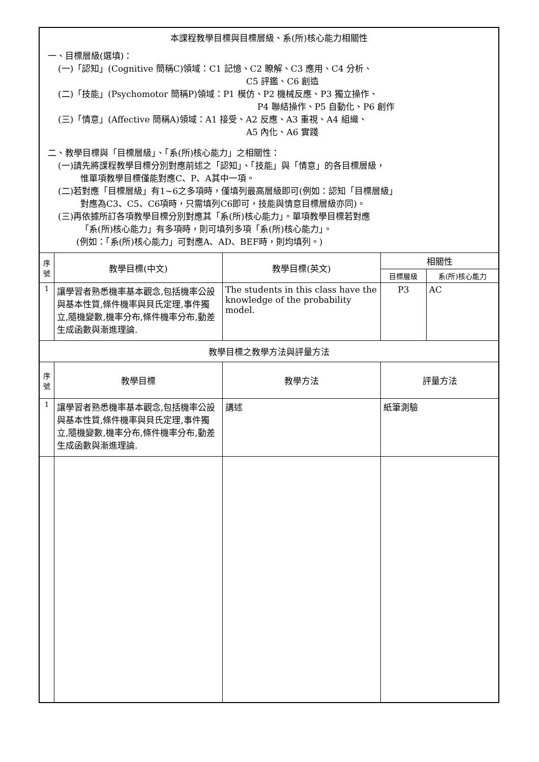| 本課程教學目標與目標層級、系(所)核心能力相關性 一、目標層級(選填)： (一)「認知」(Cognitive 簡稱C)領域：C1 記憶、C2 瞭解、C3 應用、C4 分析、 C5 評鑑、C6 創造 (二)「技能」(Psychomotor 簡稱P)領域：P1 模仿、P2 機械反應、P3 獨立操作、 P4 聯結操作、P5 自動化、P6 創作 (三)「情意」(Affective 簡稱A)領域：A1 接受、A2 反應、A3 重視、A4 組織、 A5 內化、A6 實踐 二、教學目標與「目標層級」、「系(所)核心能力」之相關性： (一)請先將課程教學目標分別對應前述之「認知」、「技能」與「情意」的各目標層級， 惟單項教學目標僅能對應C、P、A其中一項。 (二)若對應「目標層級」有1~6之多項時，僅填列最高層級即可(例如：認知「目標層級」 對應為C3、C5、C6項時，只需填列C6即可，技能與情意目標層級亦同)。 (三)再依據所訂各項教學目標分別對應其「系(所)核心能力」。單項教學目標若對應 「系(所)核心能力」有多項時，則可填列多項「系(所)核心能力」。 (例如：「系(所)核心能力」可對應A、AD、BEF時，則均填列。) | | | | |
| 序 號 | 教學目標(中文) | 教學目標(英文) | 相關性 | |
| | | | 目標層級 | 系(所)核心能力 |
| 1 | 讓學習者熟悉機率基本觀念,包括機率公設與基本性質,條件機率與貝氏定理,事件獨立,隨機變數,機率分布,條件機率分布,動差生成函數與漸進理論. | The students in this class have the knowledge of the probability model. | P3 | AC |
| 教學目標之教學方法與評量方法 | | | | |
| 序 號 | 教學目標 | 教學方法 | 評量方法 | |
| 1 | 讓學習者熟悉機率基本觀念,包括機率公設與基本性質,條件機率與貝氏定理,事件獨立,隨機變數,機率分布,條件機率分布,動差生成函數與漸進理論. | 講述 | 紙筆測驗 | |